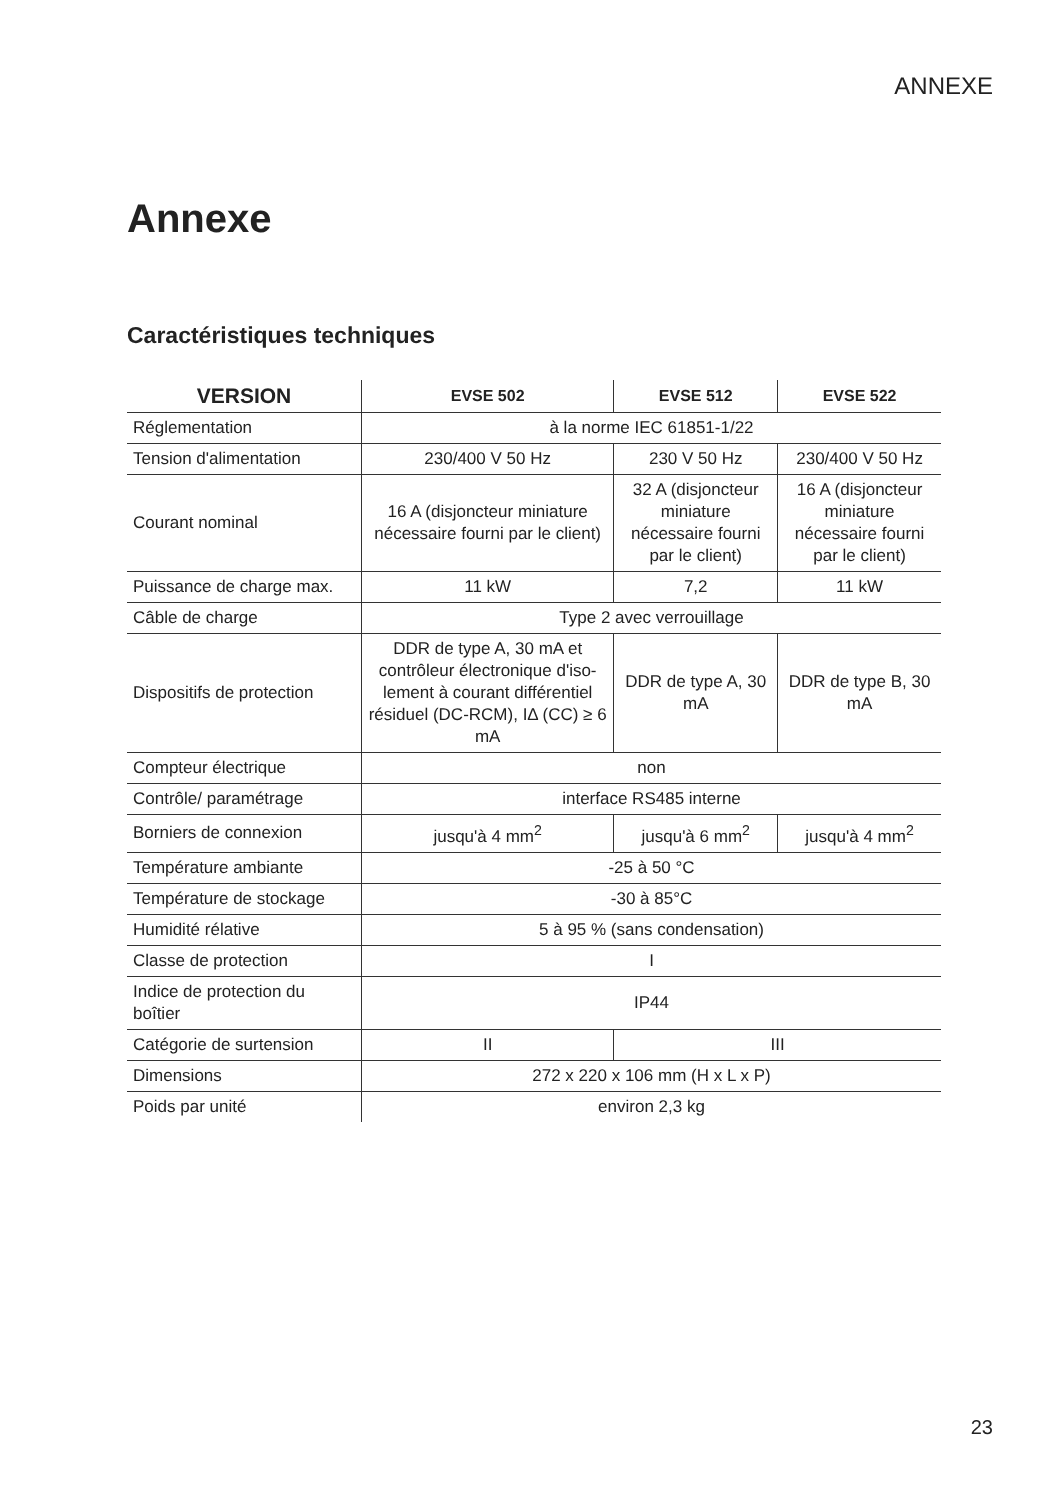ANNEXE
Annexe
Caractéristiques techniques
| VERSION | EVSE 502 | EVSE 512 | EVSE 522 |
| --- | --- | --- | --- |
| Réglementation | à la norme IEC 61851-1/22 | | |
| Tension d'alimentation | 230/400 V 50 Hz | 230 V 50 Hz | 230/400 V 50 Hz |
| Courant nominal | 16 A (disjoncteur miniature nécessaire fourni par le client) | 32 A (disjoncteur miniature nécessaire fourni par le client) | 16 A (disjoncteur miniature nécessaire fourni par le client) |
| Puissance de charge max. | 11 kW | 7,2 | 11 kW |
| Câble de charge | Type 2 avec verrouillage | | |
| Dispositifs de protection | DDR de type A, 30 mA et contrôleur électronique d'iso-lement à courant différentiel résiduel (DC-RCM), IΔ (CC) ≥ 6 mA | DDR de type A, 30 mA | DDR de type B, 30 mA |
| Compteur électrique | non | | |
| Contrôle/ paramétrage | interface RS485 interne | | |
| Borniers de connexion | jusqu'à 4 mm<sup>2</sup> | jusqu'à 6 mm<sup>2</sup> | jusqu'à 4 mm<sup>2</sup> |
| Température ambiante | -25 à 50 °C | | |
| Température de stockage | -30 à 85°C | | |
| Humidité rélative | 5 à 95 % (sans condensation) | | |
| Classe de protection | I | | |
| Indice de protection du boîtier | IP44 | | |
| Catégorie de surtension | II | III | |
| Dimensions | 272 x 220 x 106 mm (H x L x P) | | |
| Poids par unité | environ 2,3 kg | | |
23